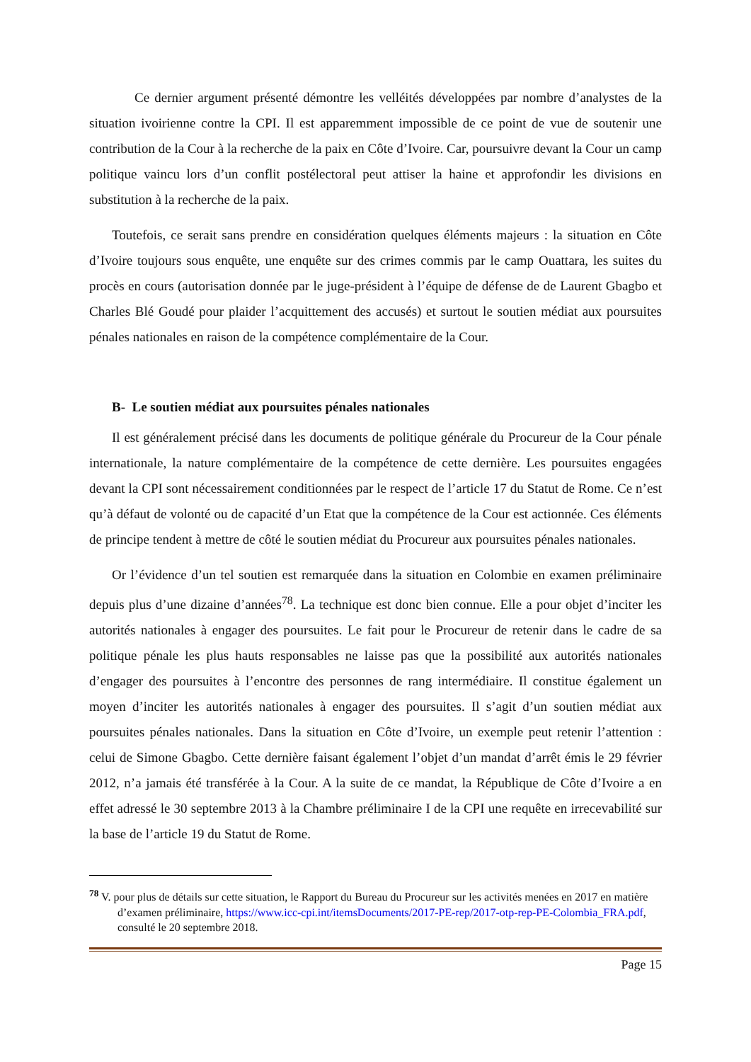Ce dernier argument présenté démontre les velléités développées par nombre d’analystes de la situation ivoirienne contre la CPI. Il est apparemment impossible de ce point de vue de soutenir une contribution de la Cour à la recherche de la paix en Côte d’Ivoire. Car, poursuivre devant la Cour un camp politique vaincu lors d’un conflit postélectoral peut attiser la haine et approfondir les divisions en substitution à la recherche de la paix.
Toutefois, ce serait sans prendre en considération quelques éléments majeurs : la situation en Côte d’Ivoire toujours sous enquête, une enquête sur des crimes commis par le camp Ouattara, les suites du procès en cours (autorisation donnée par le juge-président à l’équipe de défense de de Laurent Gbagbo et Charles Blé Goudé pour plaider l’acquittement des accusés) et surtout le soutien médiat aux poursuites pénales nationales en raison de la compétence complémentaire de la Cour.
B- Le soutien médiat aux poursuites pénales nationales
Il est généralement précisé dans les documents de politique générale du Procureur de la Cour pénale internationale, la nature complémentaire de la compétence de cette dernière. Les poursuites engagées devant la CPI sont nécessairement conditionnées par le respect de l’article 17 du Statut de Rome. Ce n’est qu’à défaut de volonté ou de capacité d’un Etat que la compétence de la Cour est actionnée. Ces éléments de principe tendent à mettre de côté le soutien médiat du Procureur aux poursuites pénales nationales.
Or l’évidence d’un tel soutien est remarquée dans la situation en Colombie en examen préliminaire depuis plus d’une dizaine d’années<sup>78</sup>. La technique est donc bien connue. Elle a pour objet d’inciter les autorités nationales à engager des poursuites. Le fait pour le Procureur de retenir dans le cadre de sa politique pénale les plus hauts responsables ne laisse pas que la possibilité aux autorités nationales d’engager des poursuites à l’encontre des personnes de rang intermédiaire. Il constitue également un moyen d’inciter les autorités nationales à engager des poursuites. Il s’agit d’un soutien médiat aux poursuites pénales nationales. Dans la situation en Côte d’Ivoire, un exemple peut retenir l’attention : celui de Simone Gbagbo. Cette dernière faisant également l’objet d’un mandat d’arrêt émis le 29 février 2012, n’a jamais été transférée à la Cour. A la suite de ce mandat, la République de Côte d’Ivoire a en effet adressé le 30 septembre 2013 à la Chambre préliminaire I de la CPI une requête en irrecevabilité sur la base de l’article 19 du Statut de Rome.
<sup>78</sup> V. pour plus de détails sur cette situation, le Rapport du Bureau du Procureur sur les activités menées en 2017 en matière d’examen préliminaire, https://www.icc-cpi.int/itemsDocuments/2017-PE-rep/2017-otp-rep-PE-Colombia_FRA.pdf, consulté le 20 septembre 2018.
Page 15